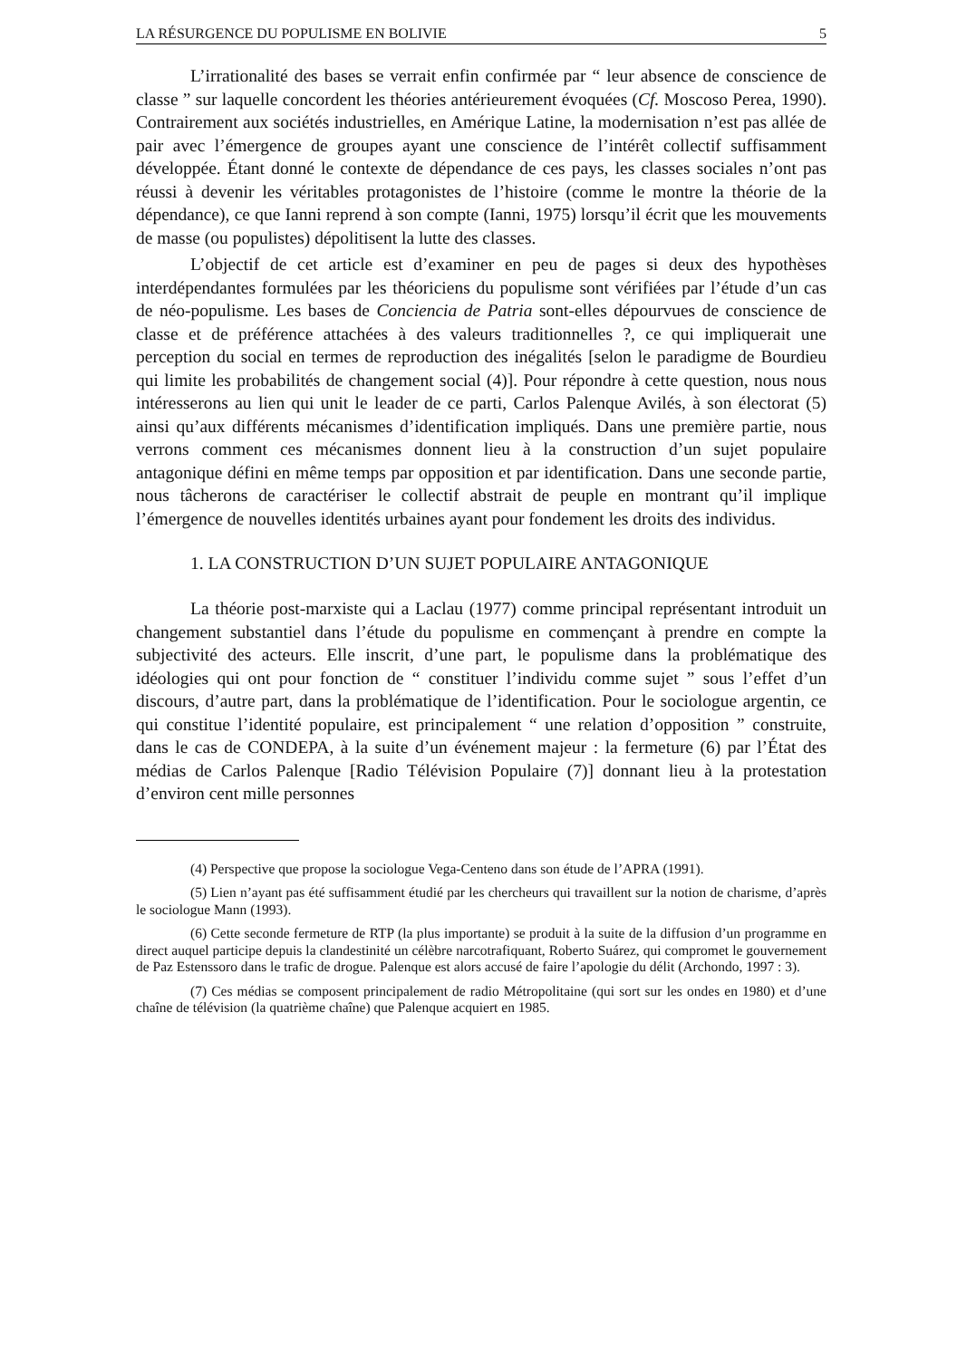LA RÉSURGENCE DU POPULISME EN BOLIVIE 5
L’irrationalité des bases se verrait enfin confirmée par “ leur absence de conscience de classe ” sur laquelle concordent les théories antérieurement évoquées (Cf. Moscoso Perea, 1990). Contrairement aux sociétés industrielles, en Amérique Latine, la modernisation n’est pas allée de pair avec l’émergence de groupes ayant une conscience de l’intérêt collectif suffisamment développée. Étant donné le contexte de dépendance de ces pays, les classes sociales n’ont pas réussi à devenir les véritables protagonistes de l’histoire (comme le montre la théorie de la dépendance), ce que Ianni reprend à son compte (Ianni, 1975) lorsqu’il écrit que les mouvements de masse (ou populistes) dépolitisent la lutte des classes.
L’objectif de cet article est d’examiner en peu de pages si deux des hypothèses interdépendantes formulées par les théoriciens du populisme sont vérifiées par l’étude d’un cas de néo-populisme. Les bases de Conciencia de Patria sont-elles dépourvues de conscience de classe et de préférence attachées à des valeurs traditionnelles ?, ce qui impliquerait une perception du social en termes de reproduction des inégalités [selon le paradigme de Bourdieu qui limite les probabilités de changement social (4)]. Pour répondre à cette question, nous nous intéresserons au lien qui unit le leader de ce parti, Carlos Palenque Avilés, à son électorat (5) ainsi qu’aux différents mécanismes d’identification impliqués. Dans une première partie, nous verrons comment ces mécanismes donnent lieu à la construction d’un sujet populaire antagonique défini en même temps par opposition et par identification. Dans une seconde partie, nous tâcherons de caractériser le collectif abstrait de peuple en montrant qu’il implique l’émergence de nouvelles identités urbaines ayant pour fondement les droits des individus.
1. LA CONSTRUCTION D’UN SUJET POPULAIRE ANTAGONIQUE
La théorie post-marxiste qui a Laclau (1977) comme principal représentant introduit un changement substantiel dans l’étude du populisme en commençant à prendre en compte la subjectivité des acteurs. Elle inscrit, d’une part, le populisme dans la problématique des idéologies qui ont pour fonction de “ constituer l’individu comme sujet ” sous l’effet d’un discours, d’autre part, dans la problématique de l’identification. Pour le sociologue argentin, ce qui constitue l’identité populaire, est principalement “ une relation d’opposition ” construite, dans le cas de CONDEPA, à la suite d’un événement majeur : la fermeture (6) par l’État des médias de Carlos Palenque [Radio Télévision Populaire (7)] donnant lieu à la protestation d’environ cent mille personnes
(4) Perspective que propose la sociologue Vega-Centeno dans son étude de l’APRA (1991).
(5) Lien n’ayant pas été suffisamment étudié par les chercheurs qui travaillent sur la notion de charisme, d’après le sociologue Mann (1993).
(6) Cette seconde fermeture de RTP (la plus importante) se produit à la suite de la diffusion d’un programme en direct auquel participe depuis la clandestinité un célèbre narcotrafiquant, Roberto Suárez, qui compromet le gouvernement de Paz Estenssoro dans le trafic de drogue. Palenque est alors accusé de faire l’apologie du délit (Archondo, 1997 : 3).
(7) Ces médias se composent principalement de radio Métropolitaine (qui sort sur les ondes en 1980) et d’une chaîne de télévision (la quatrième chaîne) que Palenque acquiert en 1985.